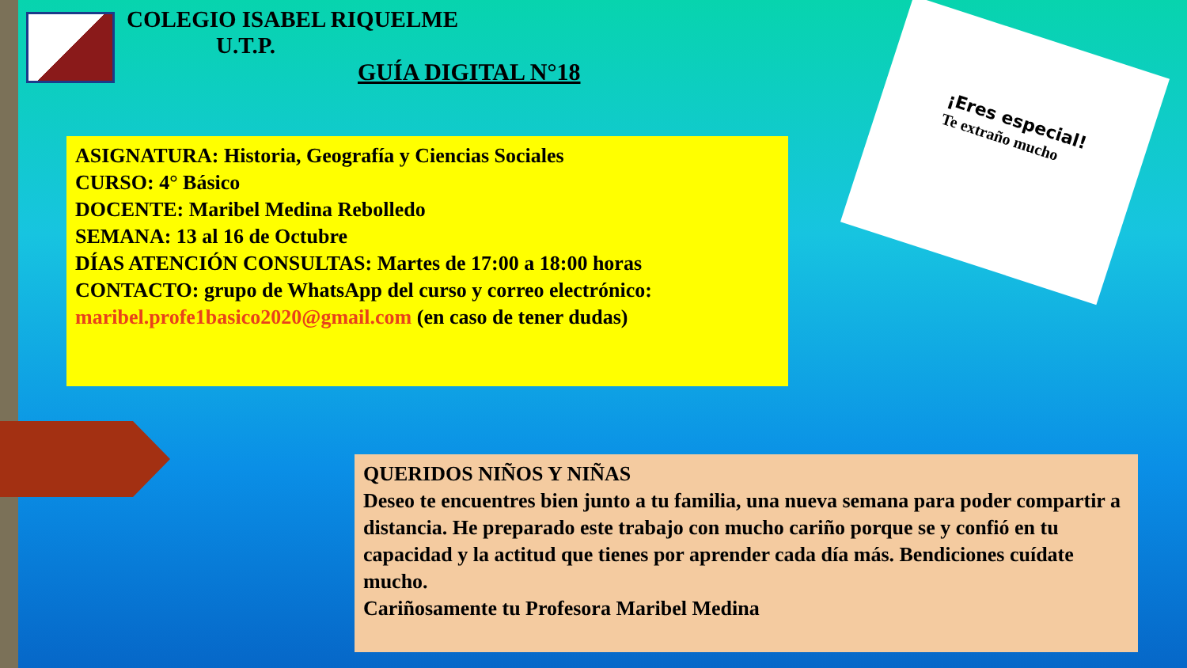COLEGIO ISABEL RIQUELME
U.T.P.
GUÍA DIGITAL N°18
¡Eres especial!
Te extraño mucho
ASIGNATURA: Historia, Geografía y Ciencias Sociales
CURSO: 4° Básico
DOCENTE: Maribel Medina Rebolledo
SEMANA: 13 al 16 de Octubre
DÍAS ATENCIÓN CONSULTAS: Martes de 17:00 a 18:00 horas
CONTACTO: grupo de WhatsApp del curso y correo electrónico:
maribel.profe1basico2020@gmail.com (en caso de tener dudas)
QUERIDOS NIÑOS Y NIÑAS
Deseo te encuentres bien junto a tu familia, una nueva semana para poder compartir a distancia. He preparado este trabajo con mucho cariño porque se y confió en tu capacidad y la actitud que tienes por aprender cada día más. Bendiciones cuídate mucho.
Cariñosamente tu Profesora Maribel Medina